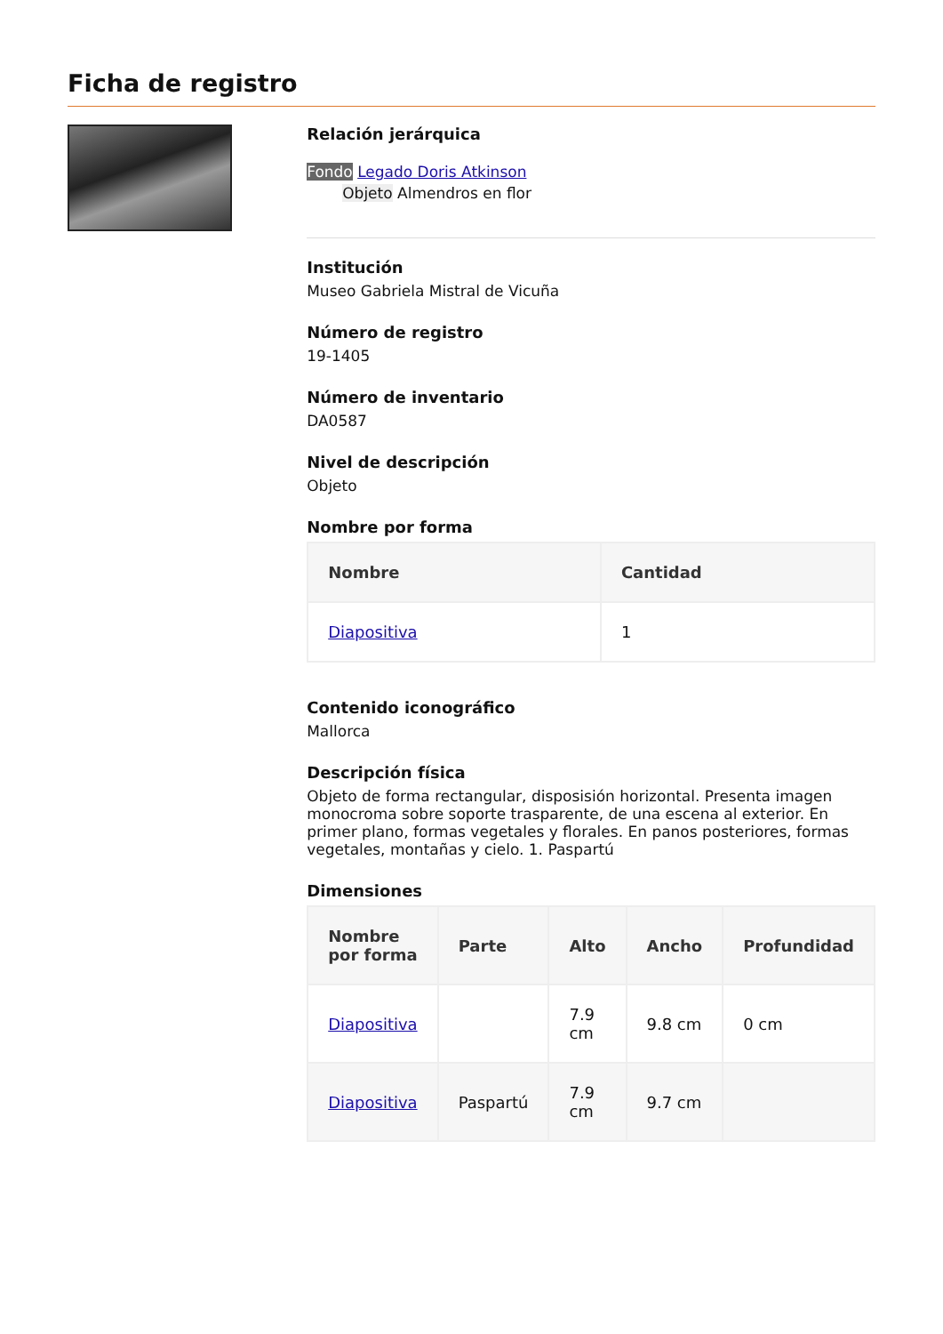Ficha de registro
Relación jerárquica
Fondo Legado Doris Atkinson
Objeto Almendros en flor
Institución
Museo Gabriela Mistral de Vicuña
Número de registro
19-1405
Número de inventario
DA0587
Nivel de descripción
Objeto
Nombre por forma
| Nombre | Cantidad |
| --- | --- |
| Diapositiva | 1 |
Contenido iconográfico
Mallorca
Descripción física
Objeto de forma rectangular, disposisión horizontal. Presenta imagen monocroma sobre soporte trasparente, de una escena al exterior. En primer plano, formas vegetales y florales. En panos posteriores, formas vegetales, montañas y cielo. 1. Paspartú
Dimensiones
| Nombre por forma | Parte | Alto | Ancho | Profundidad |
| --- | --- | --- | --- | --- |
| Diapositiva | | 7.9 cm | 9.8 cm | 0 cm |
| Diapositiva | Paspartú | 7.9 cm | 9.7 cm | |